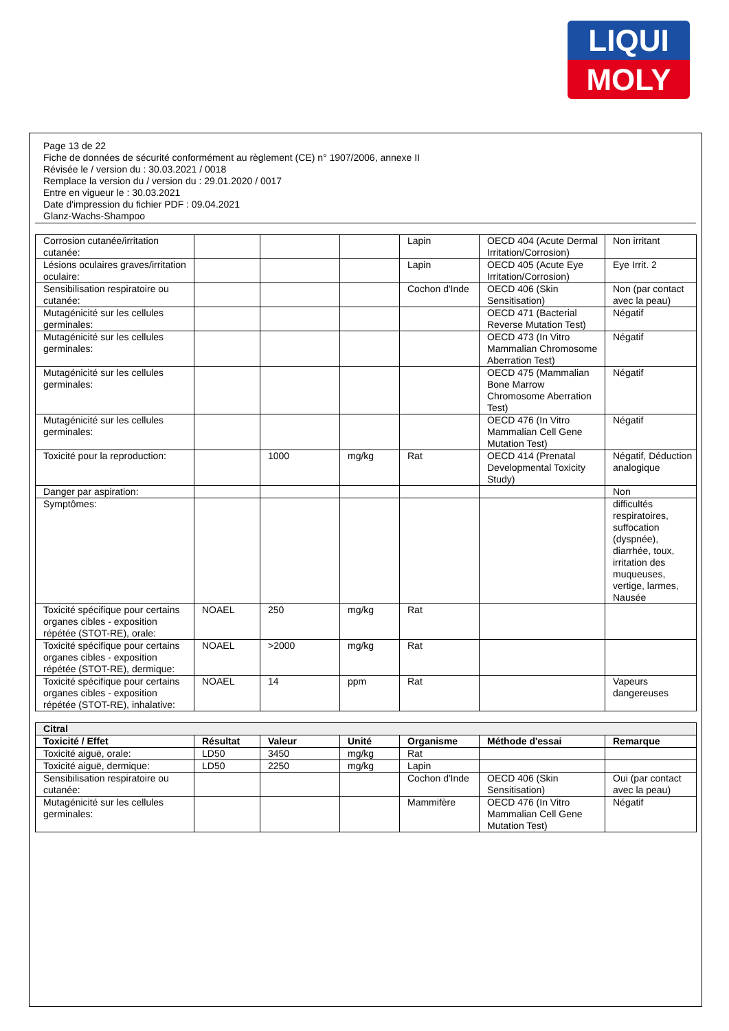LIQUI
MOLY
Page 13 de 22
Fiche de données de sécurité conformément au règlement (CE) n° 1907/2006, annexe II
Révisée le / version du : 30.03.2021 / 0018
Remplace la version du / version du : 29.01.2020 / 0017
Entre en vigueur le : 30.03.2021
Date d'impression du fichier PDF : 09.04.2021
Glanz-Wachs-Shampoo
| Corrosion cutanée/irritation cutanée: | | | | Lapin | OECD 404 (Acute Dermal Irritation/Corrosion) | Non irritant |
| Lésions oculaires graves/irritation oculaire: | | | | Lapin | OECD 405 (Acute Eye Irritation/Corrosion) | Eye Irrit. 2 |
| Sensibilisation respiratoire ou cutanée: | | | | Cochon d'Inde | OECD 406 (Skin Sensitisation) | Non (par contact avec la peau) |
| Mutagénicité sur les cellules germinales: | | | | | OECD 471 (Bacterial Reverse Mutation Test) | Négatif |
| Mutagénicité sur les cellules germinales: | | | | | OECD 473 (In Vitro Mammalian Chromosome Aberration Test) | Négatif |
| Mutagénicité sur les cellules germinales: | | | | | OECD 475 (Mammalian Bone Marrow Chromosome Aberration Test) | Négatif |
| Mutagénicité sur les cellules germinales: | | | | | OECD 476 (In Vitro Mammalian Cell Gene Mutation Test) | Négatif |
| Toxicité pour la reproduction: | | 1000 | mg/kg | Rat | OECD 414 (Prenatal Developmental Toxicity Study) | Négatif, Déduction analogique |
| Danger par aspiration: | | | | | | Non |
| Symptômes: | | | | | | difficultés respiratoires, suffocation (dyspnée), diarrhée, toux, irritation des muqueuses, vertige, larmes, Nausée |
| Toxicité spécifique pour certains organes cibles - exposition répétée (STOT-RE), orale: | NOAEL | 250 | mg/kg | Rat | | |
| Toxicité spécifique pour certains organes cibles - exposition répétée (STOT-RE), dermique: | NOAEL | >2000 | mg/kg | Rat | | |
| Toxicité spécifique pour certains organes cibles - exposition répétée (STOT-RE), inhalative: | NOAEL | 14 | ppm | Rat | | Vapeurs dangereuses |
| Citral | | | | | | |
| --- | --- | --- | --- | --- | --- | --- |
| Toxicité / Effet | Résultat | Valeur | Unité | Organisme | Méthode d'essai | Remarque |
| Toxicité aiguë, orale: | LD50 | 3450 | mg/kg | Rat | | |
| Toxicité aiguë, dermique: | LD50 | 2250 | mg/kg | Lapin | | |
| Sensibilisation respiratoire ou cutanée: | | | | Cochon d'Inde | OECD 406 (Skin Sensitisation) | Oui (par contact avec la peau) |
| Mutagénicité sur les cellules germinales: | | | | Mammifère | OECD 476 (In Vitro Mammalian Cell Gene Mutation Test) | Négatif |